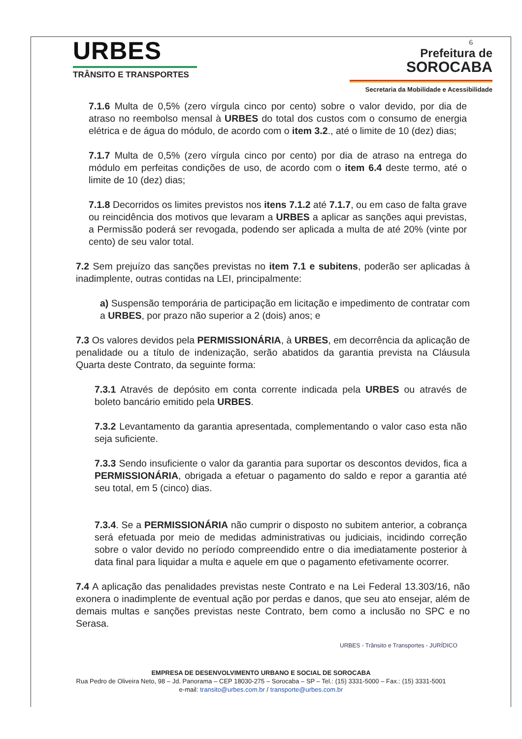URBES
TRÂNSITO E TRANSPORTES
6
Prefeitura de
SOROCABA
Secretaria da Mobilidade e Acessibilidade
7.1.6 Multa de 0,5% (zero vírgula cinco por cento) sobre o valor devido, por dia de atraso no reembolso mensal à URBES do total dos custos com o consumo de energia elétrica e de água do módulo, de acordo com o item 3.2., até o limite de 10 (dez) dias;
7.1.7 Multa de 0,5% (zero vírgula cinco por cento) por dia de atraso na entrega do módulo em perfeitas condições de uso, de acordo com o item 6.4 deste termo, até o limite de 10 (dez) dias;
7.1.8 Decorridos os limites previstos nos itens 7.1.2 até 7.1.7, ou em caso de falta grave ou reincidência dos motivos que levaram a URBES a aplicar as sanções aqui previstas, a Permissão poderá ser revogada, podendo ser aplicada a multa de até 20% (vinte por cento) de seu valor total.
7.2 Sem prejuízo das sanções previstas no item 7.1 e subitens, poderão ser aplicadas à inadimplente, outras contidas na LEI, principalmente:
a) Suspensão temporária de participação em licitação e impedimento de contratar com a URBES, por prazo não superior a 2 (dois) anos; e
7.3 Os valores devidos pela PERMISSIONÁRIA, à URBES, em decorrência da aplicação de penalidade ou a título de indenização, serão abatidos da garantia prevista na Cláusula Quarta deste Contrato, da seguinte forma:
7.3.1 Através de depósito em conta corrente indicada pela URBES ou através de boleto bancário emitido pela URBES.
7.3.2 Levantamento da garantia apresentada, complementando o valor caso esta não seja suficiente.
7.3.3 Sendo insuficiente o valor da garantia para suportar os descontos devidos, fica a PERMISSIONÁRIA, obrigada a efetuar o pagamento do saldo e repor a garantia até seu total, em 5 (cinco) dias.
7.3.4. Se a PERMISSIONÁRIA não cumprir o disposto no subitem anterior, a cobrança será efetuada por meio de medidas administrativas ou judiciais, incidindo correção sobre o valor devido no período compreendido entre o dia imediatamente posterior à data final para liquidar a multa e aquele em que o pagamento efetivamente ocorrer.
7.4 A aplicação das penalidades previstas neste Contrato e na Lei Federal 13.303/16, não exonera o inadimplente de eventual ação por perdas e danos, que seu ato ensejar, além de demais multas e sanções previstas neste Contrato, bem como a inclusão no SPC e no Serasa.
URBES - Trânsito e Transportes - JURÍDICO
EMPRESA DE DESENVOLVIMENTO URBANO E SOCIAL DE SOROCABA
Rua Pedro de Oliveira Neto, 98 – Jd. Panorama – CEP 18030-275 – Sorocaba – SP – Tel.: (15) 3331-5000 – Fax.: (15) 3331-5001
e-mail: transito@urbes.com.br / transporte@urbes.com.br